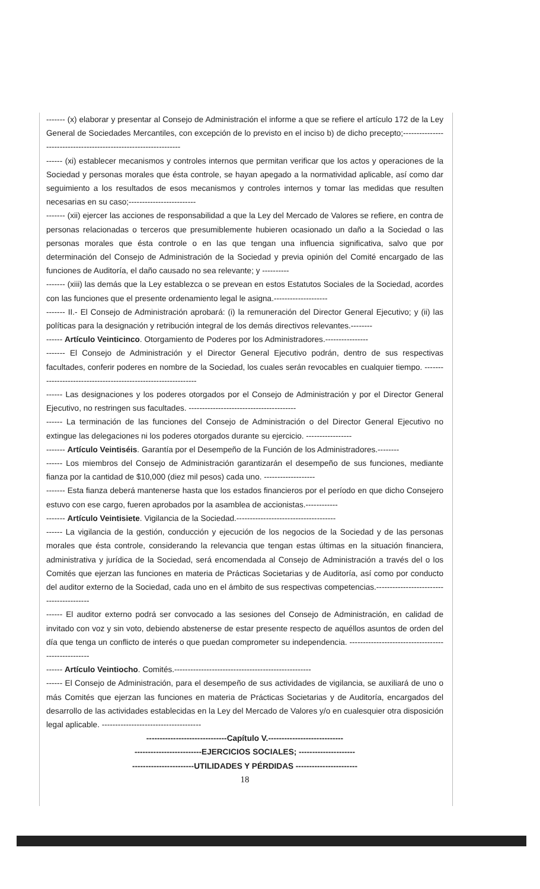------- (x) elaborar y presentar al Consejo de Administración el informe a que se refiere el artículo 172 de la Ley General de Sociedades Mercantiles, con excepción de lo previsto en el inciso b) de dicho precepto;-----------------------------------------------------------------
------ (xi) establecer mecanismos y controles internos que permitan verificar que los actos y operaciones de la Sociedad y personas morales que ésta controle, se hayan apegado a la normatividad aplicable, así como dar seguimiento a los resultados de esos mecanismos y controles internos y tomar las medidas que resulten necesarias en su caso;-------------------------
------- (xii) ejercer las acciones de responsabilidad a que la Ley del Mercado de Valores se refiere, en contra de personas relacionadas o terceros que presumiblemente hubieren ocasionado un daño a la Sociedad o las personas morales que ésta controle o en las que tengan una influencia significativa, salvo que por determinación del Consejo de Administración de la Sociedad y previa opinión del Comité encargado de las funciones de Auditoría, el daño causado no sea relevante; y ----------
------- (xiii) las demás que la Ley establezca o se prevean en estos Estatutos Sociales de la Sociedad, acordes con las funciones que el presente ordenamiento legal le asigna.--------------------
------- II.- El Consejo de Administración aprobará: (i) la remuneración del Director General Ejecutivo; y (ii) las políticas para la designación y retribución integral de los demás directivos relevantes.--------
------ Artículo Veinticinco. Otorgamiento de Poderes por los Administradores.----------------
------- El Consejo de Administración y el Director General Ejecutivo podrán, dentro de sus respectivas facultades, conferir poderes en nombre de la Sociedad, los cuales serán revocables en cualquier tiempo. ---------------------------------------------------------------
------ Las designaciones y los poderes otorgados por el Consejo de Administración y por el Director General Ejecutivo, no restringen sus facultades. ----------------------------------------
------ La terminación de las funciones del Consejo de Administración o del Director General Ejecutivo no extingue las delegaciones ni los poderes otorgados durante su ejercicio. -----------------
------- Artículo Veintiséis. Garantía por el Desempeño de la Función de los Administradores.--------
------ Los miembros del Consejo de Administración garantizarán el desempeño de sus funciones, mediante fianza por la cantidad de $10,000 (diez mil pesos) cada uno. -------------------
------- Esta fianza deberá mantenerse hasta que los estados financieros por el período en que dicho Consejero estuvo con ese cargo, fueren aprobados por la asamblea de accionistas.------------
------- Artículo Veintisiete. Vigilancia de la Sociedad.-------------------------------------
------ La vigilancia de la gestión, conducción y ejecución de los negocios de la Sociedad y de las personas morales que ésta controle, considerando la relevancia que tengan estas últimas en la situación financiera, administrativa y jurídica de la Sociedad, será encomendada al Consejo de Administración a través del o los Comités que ejerzan las funciones en materia de Prácticas Societarias y de Auditoría, así como por conducto del auditor externo de la Sociedad, cada uno en el ámbito de sus respectivas competencias.-----------------------------------------
------ El auditor externo podrá ser convocado a las sesiones del Consejo de Administración, en calidad de invitado con voz y sin voto, debiendo abstenerse de estar presente respecto de aquéllos asuntos de orden del día que tenga un conflicto de interés o que puedan comprometer su independencia. ---------------------------------------------------
------ Artículo Veintiocho. Comités.---------------------------------------------------
------ El Consejo de Administración, para el desempeño de sus actividades de vigilancia, se auxiliará de uno o más Comités que ejerzan las funciones en materia de Prácticas Societarias y de Auditoría, encargados del desarrollo de las actividades establecidas en la Ley del Mercado de Valores y/o en cualesquier otra disposición legal aplicable. -------------------------------------
------------------------------Capítulo V.----------------------------
-------------------------EJERCICIOS SOCIALES; ---------------------
-----------------------UTILIDADES Y PÉRDIDAS -----------------------
18